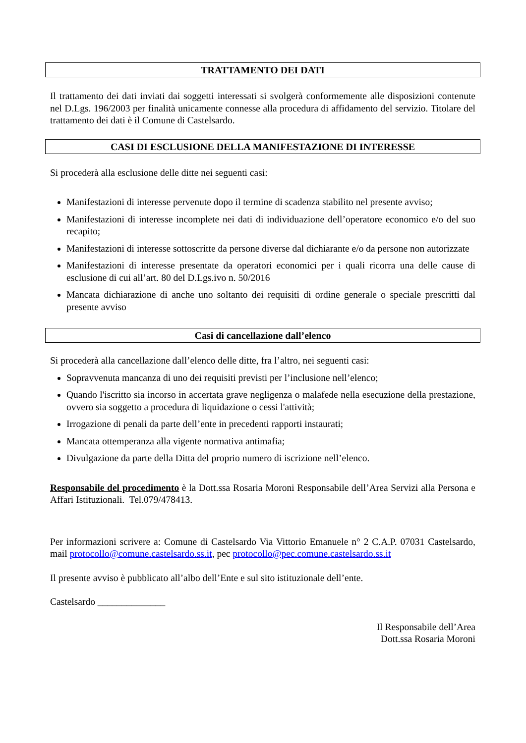TRATTAMENTO DEI DATI
Il trattamento dei dati inviati dai soggetti interessati si svolgerà conformemente alle disposizioni contenute nel D.Lgs. 196/2003 per finalità unicamente connesse alla procedura di affidamento del servizio. Titolare del trattamento dei dati è il Comune di Castelsardo.
CASI DI ESCLUSIONE DELLA MANIFESTAZIONE DI INTERESSE
Si procederà alla esclusione delle ditte nei seguenti casi:
Manifestazioni di interesse pervenute dopo il termine di scadenza stabilito nel presente avviso;
Manifestazioni di interesse incomplete nei dati di individuazione dell’operatore economico e/o del suo recapito;
Manifestazioni di interesse sottoscritte da persone diverse dal dichiarante e/o da persone non autorizzate
Manifestazioni di interesse presentate da operatori economici per i quali ricorra una delle cause di esclusione di cui all’art. 80 del D.Lgs.ivo n. 50/2016
Mancata dichiarazione di anche uno soltanto dei requisiti di ordine generale o speciale prescritti dal presente avviso
Casi di cancellazione dall’elenco
Si procederà alla cancellazione dall’elenco delle ditte, fra l’altro, nei seguenti casi:
Sopravvenuta mancanza di uno dei requisiti previsti per l’inclusione nell’elenco;
Quando l'iscritto sia incorso in accertata grave negligenza o malafede nella esecuzione della prestazione, ovvero sia soggetto a procedura di liquidazione o cessi l'attività;
Irrogazione di penali da parte dell’ente in precedenti rapporti instaurati;
Mancata ottemperanza alla vigente normativa antimafia;
Divulgazione da parte della Ditta del proprio numero di iscrizione nell’elenco.
Responsabile del procedimento è la Dott.ssa Rosaria Moroni Responsabile dell’Area Servizi alla Persona e Affari Istituzionali. Tel.079/478413.
Per informazioni scrivere a: Comune di Castelsardo Via Vittorio Emanuele n° 2 C.A.P. 07031 Castelsardo, mail protocollo@comune.castelsardo.ss.it, pec protocollo@pec.comune.castelsardo.ss.it
Il presente avviso è pubblicato all’albo dell’Ente e sul sito istituzionale dell’ente.
Castelsardo ______________
Il Responsabile dell’Area
Dott.ssa Rosaria Moroni